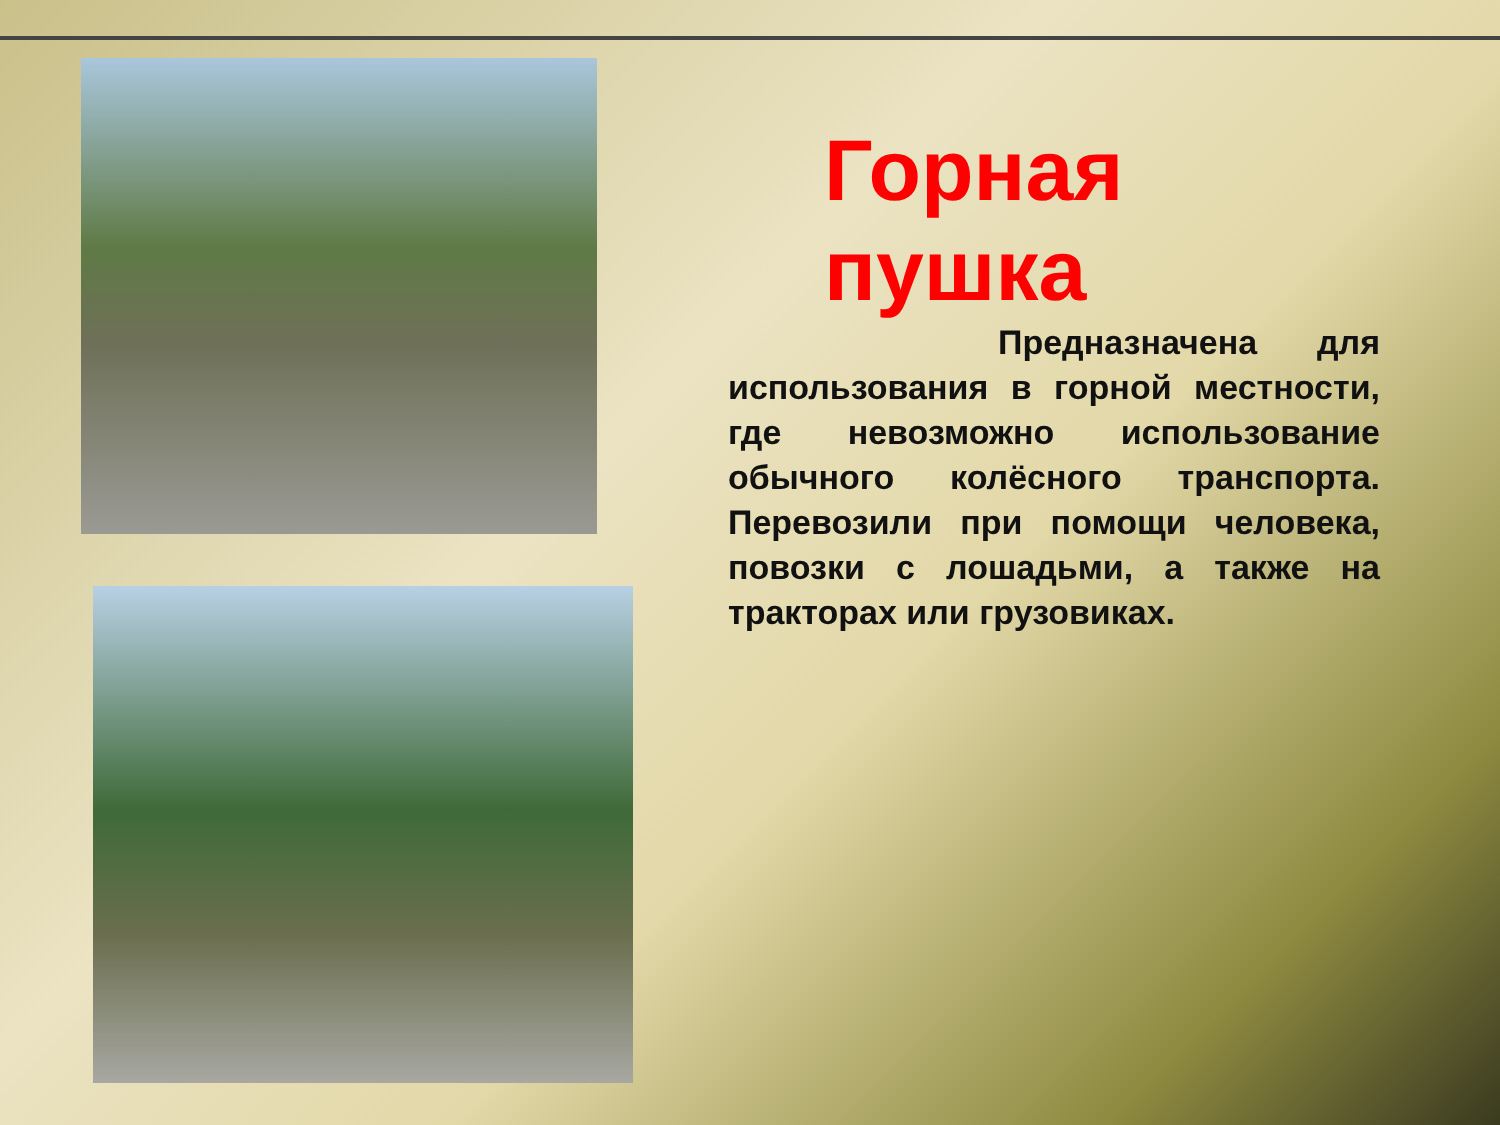Горная пушка
Предназначена для использования в горной местности, где невозможно использование обычного колёсного транспорта. Перевозили при помощи человека, повозки с лошадьми, а также на тракторах или грузовиках.